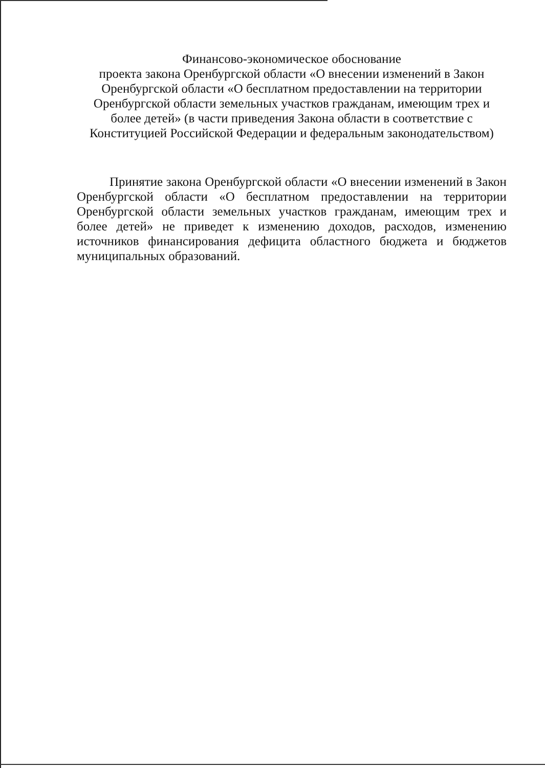Финансово-экономическое обоснование
проекта закона Оренбургской области «О внесении изменений в Закон Оренбургской области «О бесплатном предоставлении на территории Оренбургской области земельных участков гражданам, имеющим трех и более детей» (в части приведения Закона области в соответствие с Конституцией Российской Федерации и федеральным законодательством)
Принятие закона Оренбургской области «О внесении изменений в Закон Оренбургской области «О бесплатном предоставлении на территории Оренбургской области земельных участков гражданам, имеющим трех и более детей» не приведет к изменению доходов, расходов, изменению источников финансирования дефицита областного бюджета и бюджетов муниципальных образований.